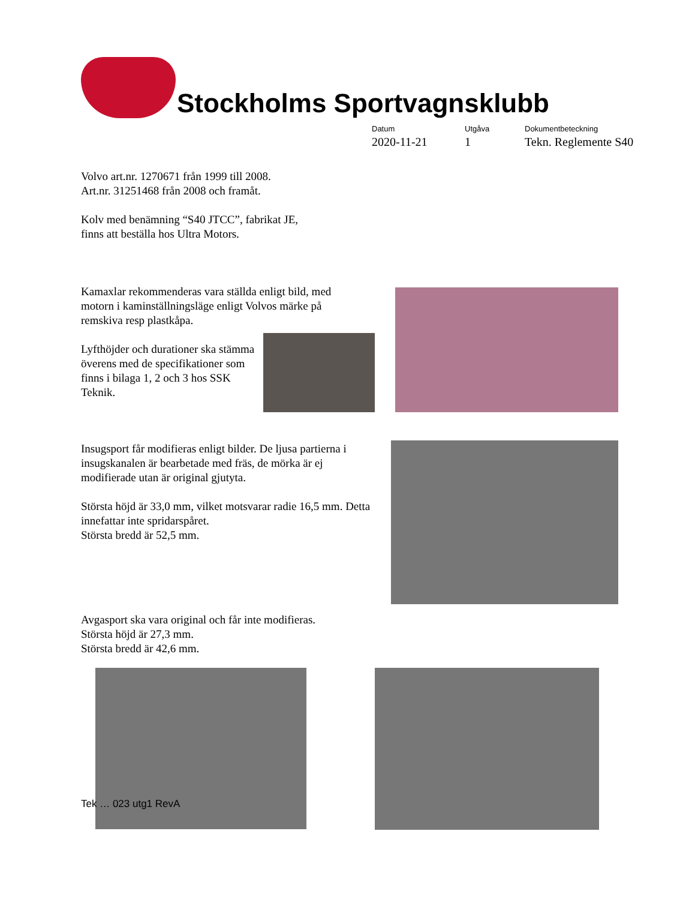Stockholms Sportvagnsklubb
Datum 2020-11-21
Utgåva 1
Dokumentbeteckning Tekn. Reglemente S40
Volvo art.nr. 1270671 från 1999 till 2008.
Art.nr. 31251468 från 2008 och framåt.
Kolv med benämning “S40 JTCC”, fabrikat JE,
finns att beställa hos Ultra Motors.
Kamaxlar rekommenderas vara ställda enligt bild, med motorn i kaminställningsläge enligt Volvos märke på remskiva resp plastkåpa.
Lyfthöjder och durationer ska stämma överens med de specifikationer som finns i bilaga 1, 2 och 3 hos SSK Teknik.
Insugsport får modifieras enligt bilder. De ljusa partierna i insugskanalen är bearbetade med fräs, de mörka är ej modifierade utan är original gjutyta.
Största höjd är 33,0 mm, vilket motsvarar radie 16,5 mm. Detta innefattar inte spridarspåret.
Största bredd är 52,5 mm.
Avgasport ska vara original och får inte modifieras.
Största höjd är 27,3 mm.
Största bredd är 42,6 mm.
Tek … 023 utg1 RevA